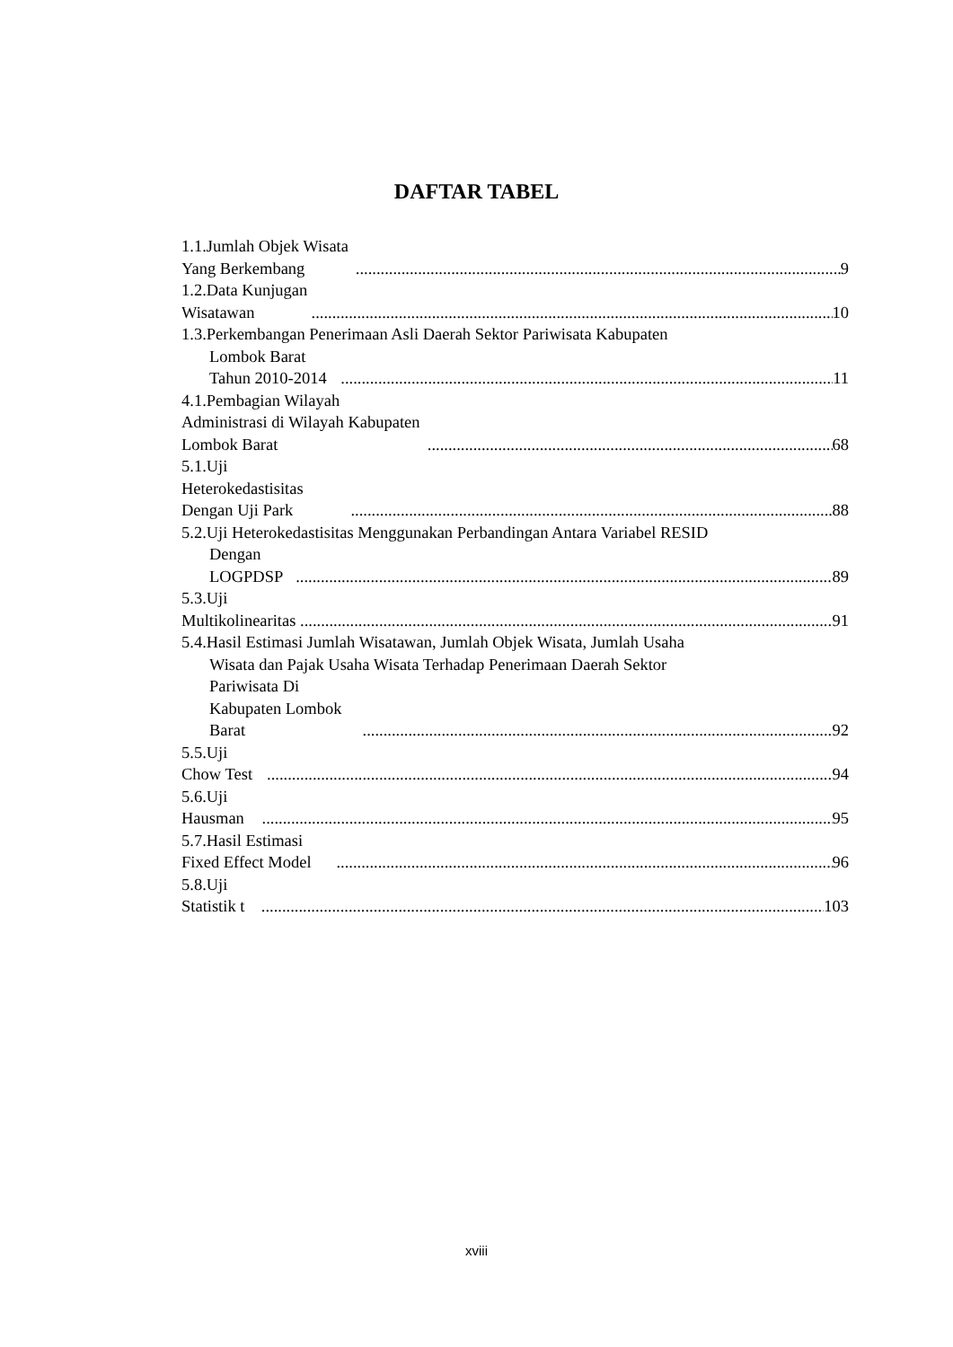DAFTAR TABEL
1.1.Jumlah Objek Wisata Yang Berkembang 9
1.2.Data Kunjugan Wisatawan 10
1.3.Perkembangan Penerimaan Asli Daerah Sektor Pariwisata Kabupaten
Lombok Barat Tahun 2010-2014 11
4.1.Pembagian Wilayah Administrasi di Wilayah Kabupaten Lombok Barat 68
5.1.Uji Heterokedastisitas Dengan Uji Park 88
5.2.Uji Heterokedastisitas Menggunakan Perbandingan Antara Variabel RESID
Dengan LOGPDSP 89
5.3.Uji Multikolinearitas 91
5.4.Hasil Estimasi Jumlah Wisatawan, Jumlah Objek Wisata, Jumlah Usaha
Wisata dan Pajak Usaha Wisata Terhadap Penerimaan Daerah Sektor
Pariwisata Di Kabupaten Lombok Barat 92
5.5.Uji Chow Test 94
5.6.Uji Hausman 95
5.7.Hasil Estimasi Fixed Effect Model 96
5.8.Uji Statistik t 103
xviii